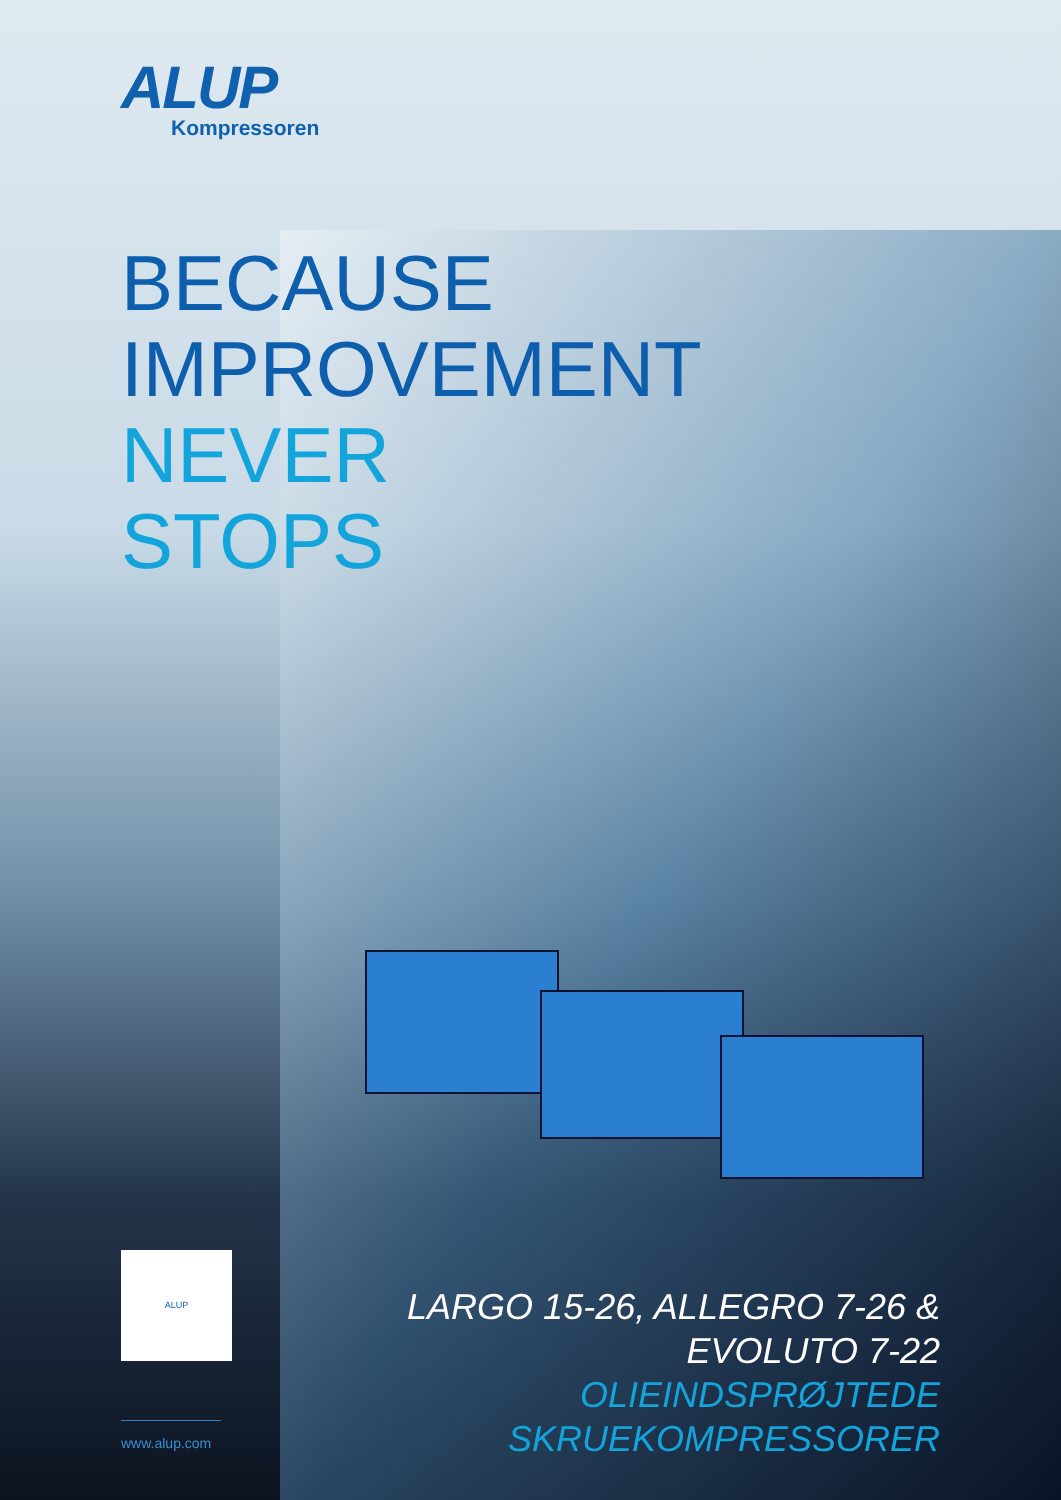ALUP
Kompressoren
BECAUSE
IMPROVEMENT
NEVER
STOPS
ALUP
LARGO 15-26, ALLEGRO 7-26 & EVOLUTO 7-22
OLIEINDSPRØJTEDE SKRUEKOMPRESSORER
www.alup.com